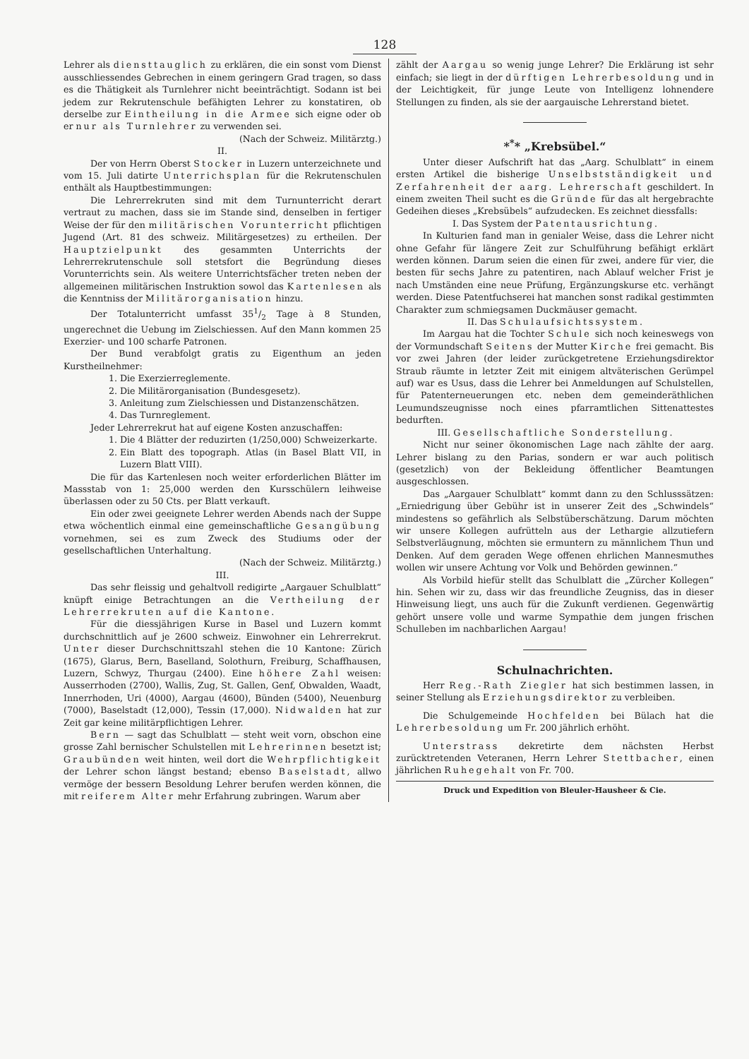128
Lehrer als diensttauglich zu erklären, die ein sonst vom Dienst ausschliessendes Gebrechen in einem geringern Grad tragen, so dass es die Thätigkeit als Turnlehrer nicht beeinträchtigt. Sodann ist bei jedem zur Rekrutenschule befähigten Lehrer zu konstatiren, ob derselbe zur Eintheilung in die Armee sich eigne oder ob er nur als Turnlehrer zu verwenden sei.
(Nach der Schweiz. Militärztg.)
II.
Der von Herrn Oberst Stocker in Luzern unterzeichnete und vom 15. Juli datirte Unterrichsplan für die Rekrutenschulen enthält als Hauptbestimmungen:
Die Lehrerrekruten sind mit dem Turnunterricht derart vertraut zu machen, dass sie im Stande sind, denselben in fertiger Weise der für den militärischen Vorunterricht pflichtigen Jugend (Art. 81 des schweiz. Militärgesetzes) zu ertheilen. Der Hauptzielpunkt des gesammten Unterrichts der Lehrerrekrutenschule soll stetsfort die Begründung dieses Vorunterrichts sein. Als weitere Unterrichtsfächer treten neben der allgemeinen militärischen Instruktion sowol das Kartenlesen als die Kenntniss der Militärorganisation hinzu.
Der Totalunterricht umfasst 351/2 Tage à 8 Stunden, ungerechnet die Uebung im Zielschiessen. Auf den Mann kommen 25 Exerzier- und 100 scharfe Patronen.
Der Bund verabfolgt gratis zu Eigenthum an jeden Kurstheilnehmer:
1. Die Exerzierreglemente.
2. Die Militärorganisation (Bundesgesetz).
3. Anleitung zum Zielschiessen und Distanzenschätzen.
4. Das Turnreglement.
Jeder Lehrerrekrut hat auf eigene Kosten anzuschaffen:
1. Die 4 Blätter der reduzirten (1/250,000) Schweizerkarte.
2. Ein Blatt des topograph. Atlas (in Basel Blatt VII, in Luzern Blatt VIII).
Die für das Kartenlesen noch weiter erforderlichen Blätter im Massstab von 1: 25,000 werden den Kursschülern leihweise überlassen oder zu 50 Cts. per Blatt verkauft.
Ein oder zwei geeignete Lehrer werden Abends nach der Suppe etwa wöchentlich einmal eine gemeinschaftliche Gesangübung vornehmen, sei es zum Zweck des Studiums oder der gesellschaftlichen Unterhaltung.
(Nach der Schweiz. Militärztg.)
III.
Das sehr fleissig und gehaltvoll redigirte „Aargauer Schulblatt“ knüpft einige Betrachtungen an die Vertheilung der Lehrerrekruten auf die Kantone.
Für die diessjährigen Kurse in Basel und Luzern kommt durchschnittlich auf je 2600 schweiz. Einwohner ein Lehrerrekrut. Unter dieser Durchschnittszahl stehen die 10 Kantone: Zürich (1675), Glarus, Bern, Baselland, Solothurn, Freiburg, Schaffhausen, Luzern, Schwyz, Thurgau (2400). Eine höhere Zahl weisen: Ausserrhoden (2700), Wallis, Zug, St. Gallen, Genf, Obwalden, Waadt, Innerrhoden, Uri (4000), Aargau (4600), Bünden (5400), Neuenburg (7000), Baselstadt (12,000), Tessin (17,000). Nidwalden hat zur Zeit gar keine militärpflichtigen Lehrer.
Bern — sagt das Schulblatt — steht weit vorn, obschon eine grosse Zahl bernischer Schulstellen mit Lehrerinnen besetzt ist; Graubünden weit hinten, weil dort die Wehrpflichtigkeit der Lehrer schon längst bestand; ebenso Baselstadt, allwo vermöge der bessern Besoldung Lehrer berufen werden können, die mit reiferem Alter mehr Erfahrung zubringen. Warum aber
zählt der Aargau so wenig junge Lehrer? Die Erklärung ist sehr einfach; sie liegt in der dürftigen Lehrerbesoldung und in der Leichtigkeit, für junge Leute von Intelligenz lohnendere Stellungen zu finden, als sie der aargauische Lehrerstand bietet.
*<sup>*</sup>* „Krebsübel.“
Unter dieser Aufschrift hat das „Aarg. Schulblatt“ in einem ersten Artikel die bisherige Unselbstständigkeit und Zerfahrenheit der aarg. Lehrerschaft geschildert. In einem zweiten Theil sucht es die Gründe für das alt hergebrachte Gedeihen dieses „Krebsübels“ aufzudecken. Es zeichnet diessfalls:
I. Das System der Patentausrichtung.
In Kulturien fand man in genialer Weise, dass die Lehrer nicht ohne Gefahr für längere Zeit zur Schulführung befähigt erklärt werden können. Darum seien die einen für zwei, andere für vier, die besten für sechs Jahre zu patentiren, nach Ablauf welcher Frist je nach Umständen eine neue Prüfung, Ergänzungskurse etc. verhängt werden. Diese Patentfuchserei hat manchen sonst radikal gestimmten Charakter zum schmiegsamen Duckmäuser gemacht.
II. Das Schulaufsichtssystem.
Im Aargau hat die Tochter Schule sich noch keineswegs von der Vormundschaft Seitens der Mutter Kirche frei gemacht. Bis vor zwei Jahren (der leider zurückgetretene Erziehungsdirektor Straub räumte in letzter Zeit mit einigem altväterischen Gerümpel auf) war es Usus, dass die Lehrer bei Anmeldungen auf Schulstellen, für Patenterneuerungen etc. neben dem gemeinderäthlichen Leumundszeugnisse noch eines pfarramtlichen Sittenattestes bedurften.
III. Gesellschaftliche Sonderstellung.
Nicht nur seiner ökonomischen Lage nach zählte der aarg. Lehrer bislang zu den Parias, sondern er war auch politisch (gesetzlich) von der Bekleidung öffentlicher Beamtungen ausgeschlossen.
Das „Aargauer Schulblatt“ kommt dann zu den Schlusssätzen: „Erniedrigung über Gebühr ist in unserer Zeit des „Schwindels“ mindestens so gefährlich als Selbstüberschätzung. Darum möchten wir unsere Kollegen aufrütteln aus der Lethargie allzutiefern Selbstverläugnung, möchten sie ermuntern zu männlichem Thun und Denken. Auf dem geraden Wege offenen ehrlichen Mannesmuthes wollen wir unsere Achtung vor Volk und Behörden gewinnen.“
Als Vorbild hiefür stellt das Schulblatt die „Zürcher Kollegen“ hin. Sehen wir zu, dass wir das freundliche Zeugniss, das in dieser Hinweisung liegt, uns auch für die Zukunft verdienen. Gegenwärtig gehört unsere volle und warme Sympathie dem jungen frischen Schulleben im nachbarlichen Aargau!
Schulnachrichten.
Herr Reg.-Rath Ziegler hat sich bestimmen lassen, in seiner Stellung als Erziehungsdirektor zu verbleiben.
Die Schulgemeinde Hochfelden bei Bülach hat die Lehrerbesoldung um Fr. 200 jährlich erhöht.
Unterstrass dekretirte dem nächsten Herbst zurücktretenden Veteranen, Herrn Lehrer Stettbacher, einen jährlichen Ruhegehalt von Fr. 700.
Druck und Expedition von Bleuler-Hausheer & Cie.